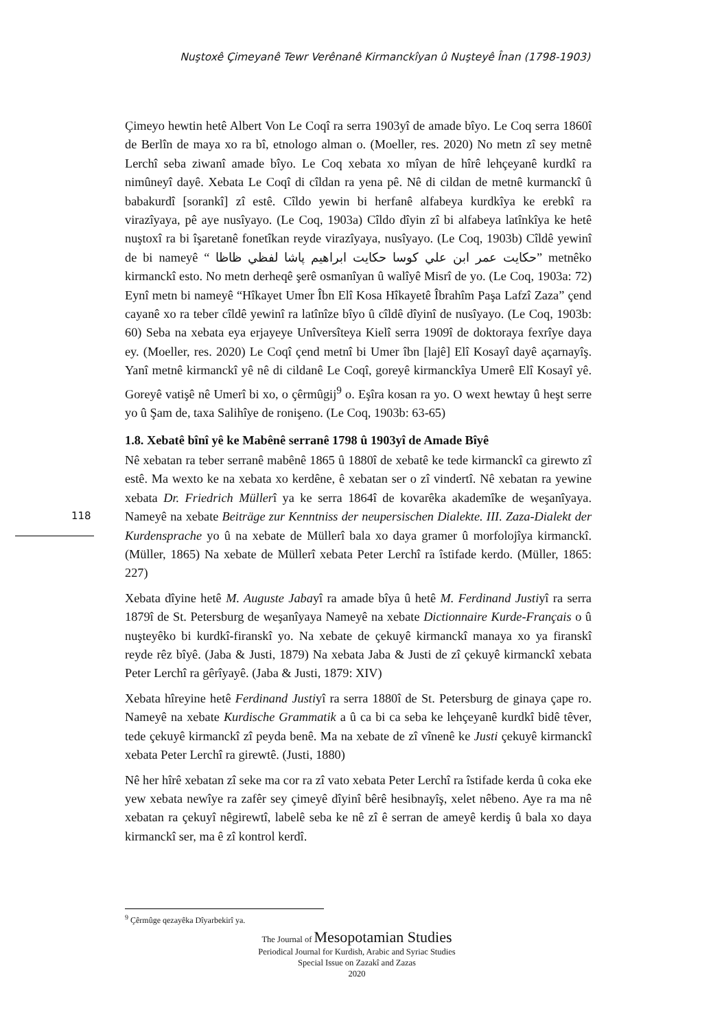Nuştoxê Çimeyanê Tewr Verênanê Kirmanckîyan û Nuşteyê Înan (1798-1903)
Çimeyo hewtin hetê Albert Von Le Coqî ra serra 1903yî de amade bîyo. Le Coq serra 1860î de Berlîn de maya xo ra bî, etnologo alman o. (Moeller, res. 2020) No metn zî sey metnê Lerchî seba ziwanî amade bîyo. Le Coq xebata xo mîyan de hîrê lehçeyanê kurdkî ra nimûneyî dayê. Xebata Le Coqî di cîldan ra yena pê. Nê di cildan de metnê kurmanckî û babakurdî [sorankî] zî estê. Cîldo yewin bi herfanê alfabeya kurdkîya ke erebkî ra virazîyaya, pê aye nusîyayo. (Le Coq, 1903a) Cîldo dîyin zî bi alfabeya latînkîya ke hetê nuştoxî ra bi îşaretanê fonetîkan reyde virazîyaya, nusîyayo. (Le Coq, 1903b) Cîldê yewinî de bi nameyê “ حكايت عمر ابن علي كوسا حكايت ابراهيم پاشا لفظي ظاظا” metnêko kirmanckî esto. No metn derheqê şerê osmanîyan û walîyê Misrî de yo. (Le Coq, 1903a: 72) Eynî metn bi nameyê “Hîkayet Umer Îbn Elî Kosa Hîkayetê Îbrahîm Paşa Lafzî Zaza” çend cayanê xo ra teber cîldê yewinî ra latînîze bîyo û cîldê dîyinî de nusîyayo. (Le Coq, 1903b: 60) Seba na xebata eya erjayeye Unîversîteya Kielî serra 1909î de doktoraya fexrîye daya ey. (Moeller, res. 2020) Le Coqî çend metnî bi Umer îbn [lajê] Elî Kosayî dayê açarnayîş. Yanî metnê kirmanckî yê nê di cildanê Le Coqî, goreyê kirmanckîya Umerê Elî Kosayî yê. Goreyê vatişê nê Umerî bi xo, o çêrmûgij<sup>9</sup> o. Eşîra kosan ra yo. O wext hewtay û heşt serre yo û Şam de, taxa Salihîye de ronişeno. (Le Coq, 1903b: 63-65)
1.8. Xebatê bînî yê ke Mabênê serranê 1798 û 1903yî de Amade Bîyê
Nê xebatan ra teber serranê mabênê 1865 û 1880î de xebatê ke tede kirmanckî ca girewto zî estê. Ma wexto ke na xebata xo kerdêne, ê xebatan ser o zî vindertî. Nê xebatan ra yewine xebata Dr. Friedrich Müllerî ya ke serra 1864î de kovarêka akademîke de weşanîyaya. Nameyê na xebate Beiträge zur Kenntniss der neupersischen Dialekte. III. Zaza-Dialekt der Kurdensprache yo û na xebate de Müllerî bala xo daya gramer û morfolojîya kirmanckî. (Müller, 1865) Na xebate de Müllerî xebata Peter Lerchî ra îstifade kerdo. (Müller, 1865: 227)
Xebata dîyine hetê M. Auguste Jabayî ra amade bîya û hetê M. Ferdinand Justiyî ra serra 1879î de St. Petersburg de weşanîyaya Nameyê na xebate Dictionnaire Kurde-Français o û nuşteyêko bi kurdkî-firanskî yo. Na xebate de çekuyê kirmanckî manaya xo ya firanskî reyde rêz bîyê. (Jaba & Justi, 1879) Na xebata Jaba & Justi de zî çekuyê kirmanckî xebata Peter Lerchî ra gêrîyayê. (Jaba & Justi, 1879: XIV)
Xebata hîreyine hetê Ferdinand Justiyî ra serra 1880î de St. Petersburg de ginaya çape ro. Nameyê na xebate Kurdische Grammatik a û ca bi ca seba ke lehçeyanê kurdkî bidê têver, tede çekuyê kirmanckî zî peyda benê. Ma na xebate de zî vînenê ke Justi çekuyê kirmanckî xebata Peter Lerchî ra girewtê. (Justi, 1880)
Nê her hîrê xebatan zî seke ma cor ra zî vato xebata Peter Lerchî ra îstifade kerda û coka eke yew xebata newîye ra zafêr sey çimeyê dîyinî bêrê hesibnayîş, xelet nêbeno. Aye ra ma nê xebatan ra çekuyî nêgirewtî, labelê seba ke nê zî ê serran de ameyê kerdiş û bala xo daya kirmanckî ser, ma ê zî kontrol kerdî.
118
<sup>9</sup> Çêrmûge qezayêka Dîyarbekirî ya.
The Journal of Mesopotamian Studies
Periodical Journal for Kurdish, Arabic and Syriac Studies
Special Issue on Zazakî and Zazas
2020